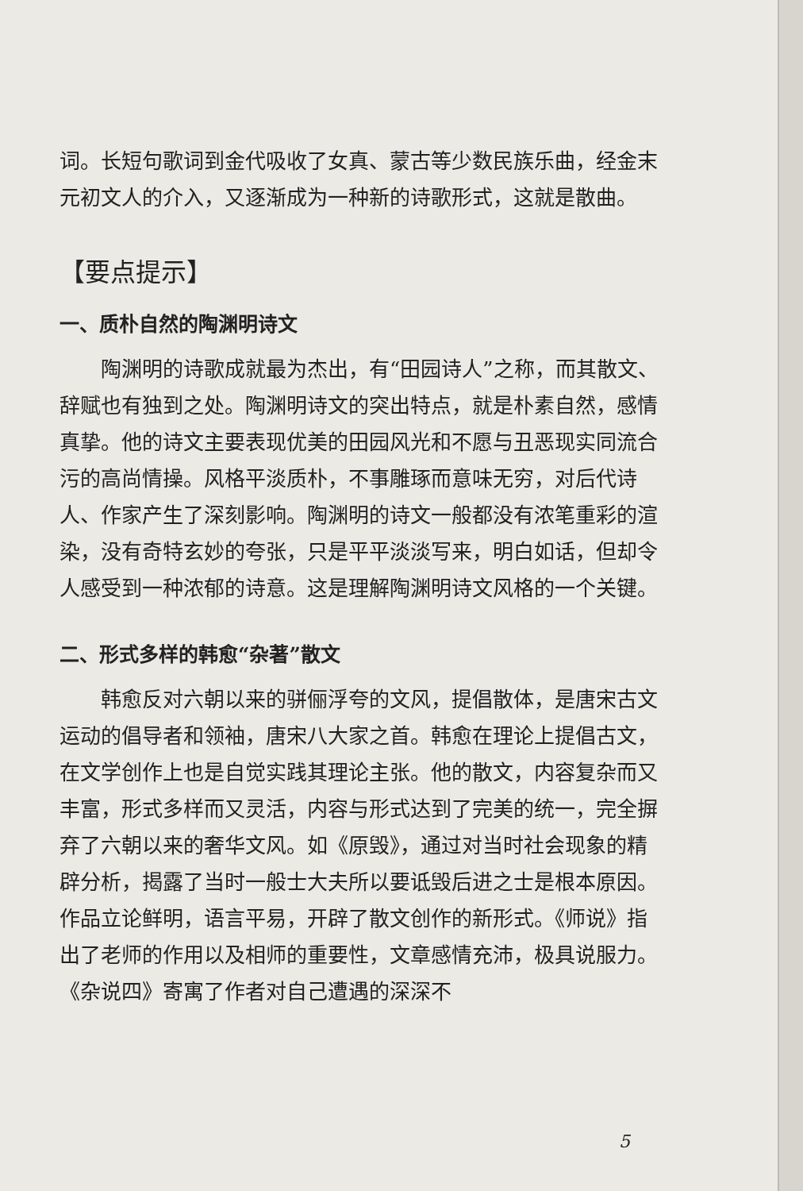词。长短句歌词到金代吸收了女真、蒙古等少数民族乐曲，经金末元初文人的介入，又逐渐成为一种新的诗歌形式，这就是散曲。
【要点提示】
一、质朴自然的陶渊明诗文
陶渊明的诗歌成就最为杰出，有“田园诗人”之称，而其散文、辞赋也有独到之处。陶渊明诗文的突出特点，就是朴素自然，感情真挚。他的诗文主要表现优美的田园风光和不愿与丑恶现实同流合污的高尚情操。风格平淡质朴，不事雕琢而意味无穷，对后代诗人、作家产生了深刻影响。陶渊明的诗文一般都没有浓笔重彩的渲染，没有奇特玄妙的夸张，只是平平淡淡写来，明白如话，但却令人感受到一种浓郁的诗意。这是理解陶渊明诗文风格的一个关键。
二、形式多样的韩愈“杂著”散文
韩愈反对六朝以来的骈俪浮夸的文风，提倡散体，是唐宋古文运动的倡导者和领袖，唐宋八大家之首。韩愈在理论上提倡古文，在文学创作上也是自觉实践其理论主张。他的散文，内容复杂而又丰富，形式多样而又灵活，内容与形式达到了完美的统一，完全摒弃了六朝以来的奢华文风。如《原毁》，通过对当时社会现象的精辟分析，揭露了当时一般士大夫所以要诋毁后进之士是根本原因。作品立论鲜明，语言平易，开辟了散文创作的新形式。《师说》指出了老师的作用以及相师的重要性，文章感情充沛，极具说服力。《杂说四》寄寓了作者对自己遭遇的深深不
5